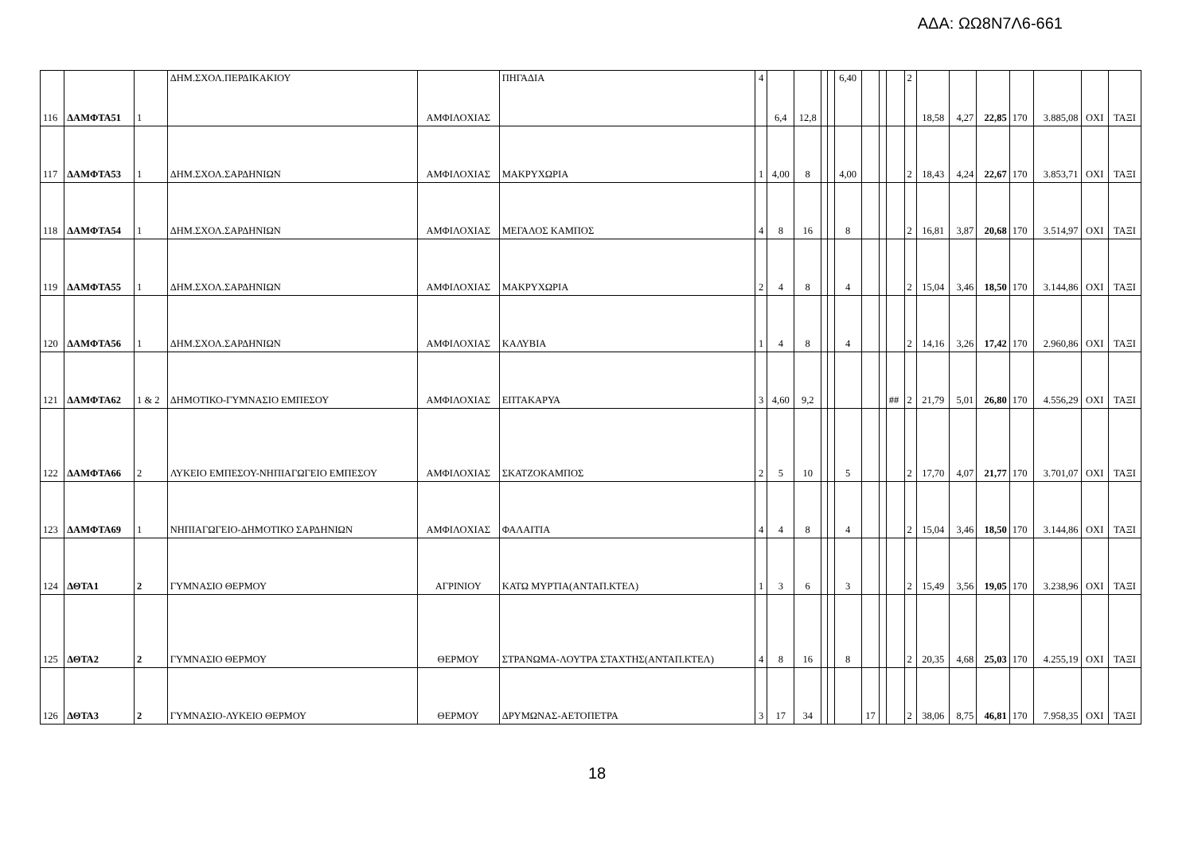ΑΔΑ: ΩΩ8Ν7Λ6-661
| 116 | ΔΑΜΦΤΑ51 | 1 | ΔΗΜ.ΣΧΟΛ.ΠΕΡΔΙΚΑΚΙΟΥ | ΑΜΦΙΛΟΧΙΑΣ | ΠΗΓΑΔΙΑ | 4 | 6,4 | 12,8 | | | 6,40 | | | | 2 | 18,58 | 4,27 | 22,85 | 170 | 3.885,08 | ΟΧΙ | ΤΑΞΙ |
| 117 | ΔΑΜΦΤΑ53 | 1 | ΔΗΜ.ΣΧΟΛ.ΣΑΡΔΗΝΙΩΝ | ΑΜΦΙΛΟΧΙΑΣ | ΜΑΚΡΥΧΩΡΙΑ | 1 | 4,00 | 8 | | | 4,00 | | | | 2 | 18,43 | 4,24 | 22,67 | 170 | 3.853,71 | ΟΧΙ | ΤΑΞΙ |
| 118 | ΔΑΜΦΤΑ54 | 1 | ΔΗΜ.ΣΧΟΛ.ΣΑΡΔΗΝΙΩΝ | ΑΜΦΙΛΟΧΙΑΣ | ΜΕΓΑΛΟΣ ΚΑΜΠΟΣ | 4 | 8 | 16 | | | 8 | | | | 2 | 16,81 | 3,87 | 20,68 | 170 | 3.514,97 | ΟΧΙ | ΤΑΞΙ |
| 119 | ΔΑΜΦΤΑ55 | 1 | ΔΗΜ.ΣΧΟΛ.ΣΑΡΔΗΝΙΩΝ | ΑΜΦΙΛΟΧΙΑΣ | ΜΑΚΡΥΧΩΡΙΑ | 2 | 4 | 8 | | | 4 | | | | 2 | 15,04 | 3,46 | 18,50 | 170 | 3.144,86 | ΟΧΙ | ΤΑΞΙ |
| 120 | ΔΑΜΦΤΑ56 | 1 | ΔΗΜ.ΣΧΟΛ.ΣΑΡΔΗΝΙΩΝ | ΑΜΦΙΛΟΧΙΑΣ | ΚΑΛΥΒΙΑ | 1 | 4 | 8 | | | 4 | | | | 2 | 14,16 | 3,26 | 17,42 | 170 | 2.960,86 | ΟΧΙ | ΤΑΞΙ |
| 121 | ΔΑΜΦΤΑ62 | 1 & 2 | ΔΗΜΟΤΙΚΟ-ΓΥΜΝΑΣΙΟ ΕΜΠΕΣΟΥ | ΑΜΦΙΛΟΧΙΑΣ | ΕΠΤΑΚΑΡΥΑ | 3 | 4,60 | 9,2 | | | | | | ## | 2 | 21,79 | 5,01 | 26,80 | 170 | 4.556,29 | ΟΧΙ | ΤΑΞΙ |
| 122 | ΔΑΜΦΤΑ66 | 2 | ΛΥΚΕΙΟ ΕΜΠΕΣΟΥ-ΝΗΠΙΑΓΩΓΕΙΟ ΕΜΠΕΣΟΥ | ΑΜΦΙΛΟΧΙΑΣ | ΣΚΑΤΖΟΚΑΜΠΟΣ | 2 | 5 | 10 | | | 5 | | | | 2 | 17,70 | 4,07 | 21,77 | 170 | 3.701,07 | ΟΧΙ | ΤΑΞΙ |
| 123 | ΔΑΜΦΤΑ69 | 1 | ΝΗΠΙΑΓΩΓΕΙΟ-ΔΗΜΟΤΙΚΟ ΣΑΡΔΗΝΙΩΝ | ΑΜΦΙΛΟΧΙΑΣ | ΦΑΛΑΙΤΙΑ | 4 | 4 | 8 | | | 4 | | | | 2 | 15,04 | 3,46 | 18,50 | 170 | 3.144,86 | ΟΧΙ | ΤΑΞΙ |
| 124 | ΔΘΤΑ1 | 2 | ΓΥΜΝΑΣΙΟ ΘΕΡΜΟΥ | ΑΓΡΙΝΙΟΥ | ΚΑΤΩ ΜΥΡΤΙΑ(ΑΝΤΑΠ.ΚΤΕΛ) | 1 | 3 | 6 | | | 3 | | | | 2 | 15,49 | 3,56 | 19,05 | 170 | 3.238,96 | ΟΧΙ | ΤΑΞΙ |
| 125 | ΔΘΤΑ2 | 2 | ΓΥΜΝΑΣΙΟ ΘΕΡΜΟΥ | ΘΕΡΜΟΥ | ΣΤΡΑΝΩΜΑ-ΛΟΥΤΡΑ ΣΤΑΧΤΗΣ(ΑΝΤΑΠ.ΚΤΕΛ) | 4 | 8 | 16 | | | 8 | | | | 2 | 20,35 | 4,68 | 25,03 | 170 | 4.255,19 | ΟΧΙ | ΤΑΞΙ |
| 126 | ΔΘΤΑ3 | 2 | ΓΥΜΝΑΣΙΟ-ΛΥΚΕΙΟ ΘΕΡΜΟΥ | ΘΕΡΜΟΥ | ΔΡΥΜΩΝΑΣ-ΑΕΤΟΠΕΤΡΑ | 3 | 17 | 34 | | | | 17 | | | 2 | 38,06 | 8,75 | 46,81 | 170 | 7.958,35 | ΟΧΙ | ΤΑΞΙ |
18